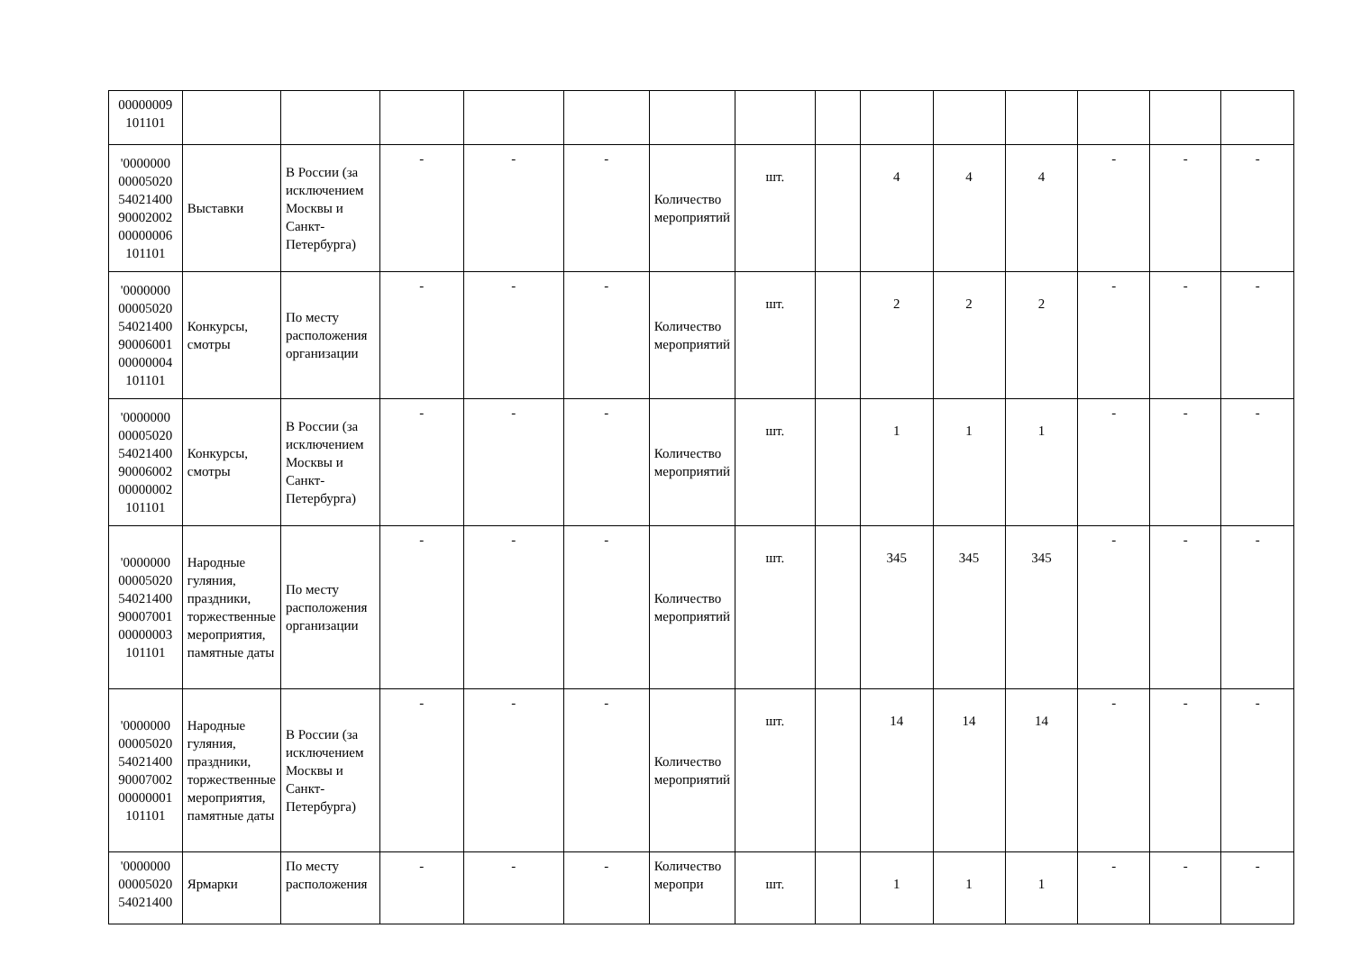| 00000009 101101 | | | | | | | | | | | | | | |
| '0000000 00005020 54021400 90002002 00000006 101101 | Выставки | В России (за исключением Москвы и Санкт-Петербурга) | - | - | - | Количество мероприятий | шт. | | 4 | 4 | 4 | - | - | - |
| '0000000 00005020 54021400 90006001 00000004 101101 | Конкурсы, смотры | По месту расположения организации | - | - | - | Количество мероприятий | шт. | | 2 | 2 | 2 | - | - | - |
| '0000000 00005020 54021400 90006002 00000002 101101 | Конкурсы, смотры | В России (за исключением Москвы и Санкт-Петербурга) | - | - | - | Количество мероприятий | шт. | | 1 | 1 | 1 | - | - | - |
| '0000000 00005020 54021400 90007001 00000003 101101 | Народные гуляния, праздники, торжественные мероприятия, памятные даты | По месту расположения организации | - | - | - | Количество мероприятий | шт. | | 345 | 345 | 345 | - | - | - |
| '0000000 00005020 54021400 90007002 00000001 101101 | Народные гуляния, праздники, торжественные мероприятия, памятные даты | В России (за исключением Москвы и Санкт-Петербурга) | - | - | - | Количество мероприятий | шт. | | 14 | 14 | 14 | - | - | - |
| '0000000 00005020 54021400 | Ярмарки | По месту расположения | - | - | - | Количество меропри | шт. | | 1 | 1 | 1 | - | - | - |